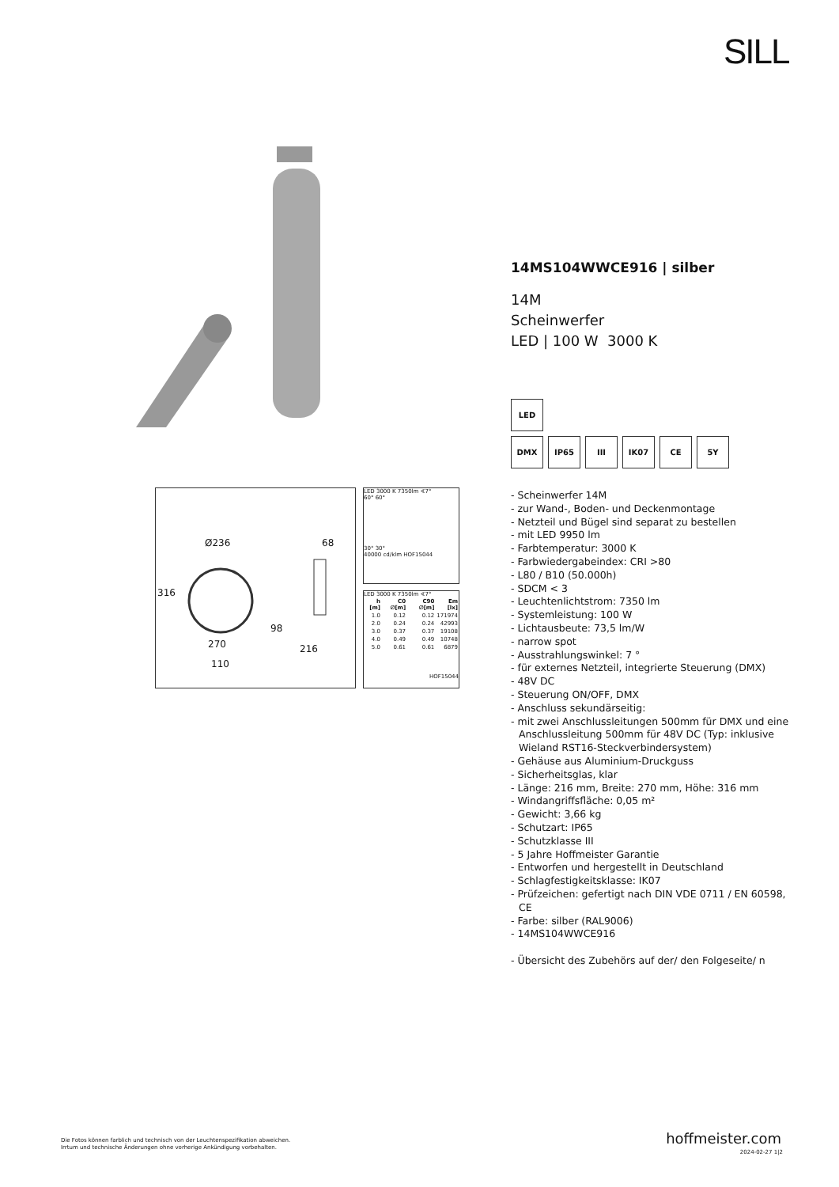SILL
14MS104WWCE916 | silber
14M
Scheinwerfer
LED | 100 W 3000 K
LED
DMX IP65 III IK07 CE 5Y
- Scheinwerfer 14M
- zur Wand-, Boden- und Deckenmontage
- Netzteil und Bügel sind separat zu bestellen
- mit LED 9950 lm
- Farbtemperatur: 3000 K
- Farbwiedergabeindex: CRI >80
- L80 / B10 (50.000h)
- SDCM < 3
- Leuchtenlichtstrom: 7350 lm
- Systemleistung: 100 W
- Lichtausbeute: 73,5 lm/W
- narrow spot
- Ausstrahlungswinkel: 7 °
- für externes Netzteil, integrierte Steuerung (DMX)
- 48V DC
- Steuerung ON/OFF, DMX
- Anschluss sekundärseitig:
- mit zwei Anschlussleitungen 500mm für DMX und eine Anschlussleitung 500mm für 48V DC (Typ: inklusive Wieland RST16-Steckverbindersystem)
- Gehäuse aus Aluminium-Druckguss
- Sicherheitsglas, klar
- Länge: 216 mm, Breite: 270 mm, Höhe: 316 mm
- Windangriffsfläche: 0,05 m²
- Gewicht: 3,66 kg
- Schutzart: IP65
- Schutzklasse III
- 5 Jahre Hoffmeister Garantie
- Entworfen und hergestellt in Deutschland
- Schlagfestigkeitsklasse: IK07
- Prüfzeichen: gefertigt nach DIN VDE 0711 / EN 60598, CE
- Farbe: silber (RAL9006)
- 14MS104WWCE916
- Übersicht des Zubehörs auf der/ den Folgeseite/ n
Ø236 68
316
98
270 216
110
LED 3000 K 7350lm ∢7°
60° 60°
30° 30°
40000 cd/klm HOF15044
LED 3000 K 7350lm ∢7°
| h [m] | C0 ∅[m] | C90 ∅[m] | Em [lx] |
| --- | --- | --- | --- |
| 1.0 | 0.12 | 0.12 | 171974 |
| 2.0 | 0.24 | 0.24 | 42993 |
| 3.0 | 0.37 | 0.37 | 19108 |
| 4.0 | 0.49 | 0.49 | 10748 |
| 5.0 | 0.61 | 0.61 | 6879 |
HOF15044
Die Fotos können farblich und technisch von der Leuchtenspezifikation abweichen.
Irrtum und technische Änderungen ohne vorherige Ankündigung vorbehalten.
hoffmeister.com
2024-02-27 1|2